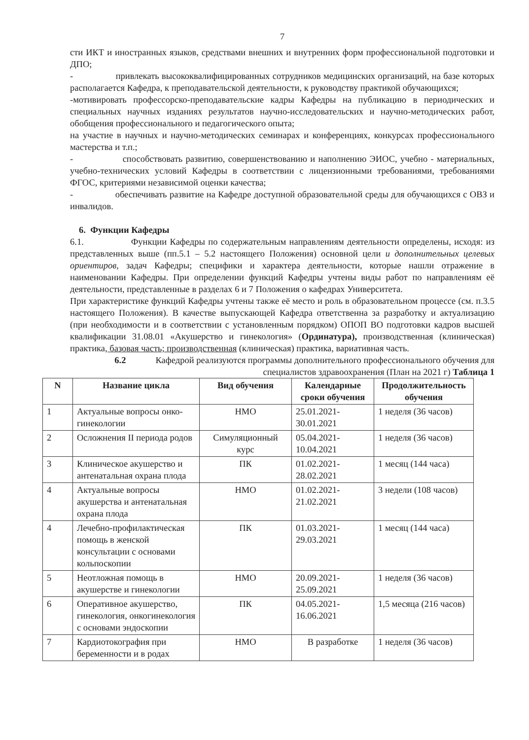7
сти ИКТ и иностранных языков, средствами внешних и внутренних форм профессиональной подготовки и ДПО;
- привлекать высококвалифицированных сотрудников медицинских организаций, на базе которых располагается Кафедра, к преподавательской деятельности, к руководству практикой обучающихся;
-мотивировать профессорско-преподавательские кадры Кафедры на публикацию в периодических и специальных научных изданиях результатов научно-исследовательских и научно-методических работ, обобщения профессионального и педагогического опыта;
на участие в научных и научно-методических семинарах и конференциях, конкурсах профессионального мастерства и т.п.;
- способствовать развитию, совершенствованию и наполнению ЭИОС, учебно - материальных, учебно-технических условий Кафедры в соответствии с лицензионными требованиями, требованиями ФГОС, критериями независимой оценки качества;
- обеспечивать развитие на Кафедре доступной образовательной среды для обучающихся с ОВЗ и инвалидов.
6. Функции Кафедры
6.1. Функции Кафедры по содержательным направлениям деятельности определены, исходя: из представленных выше (пп.5.1 – 5.2 настоящего Положения) основной цели и дополнительных целевых ориентиров, задач Кафедры; специфики и характера деятельности, которые нашли отражение в наименовании Кафедры. При определении функций Кафедры учтены виды работ по направлениям её деятельности, представленные в разделах 6 и 7 Положения о кафедрах Университета.
При характеристике функций Кафедры учтены также её место и роль в образовательном процессе (см. п.3.5 настоящего Положения). В качестве выпускающей Кафедра ответственна за разработку и актуализацию (при необходимости и в соответствии с установленным порядком) ОПОП ВО подготовки кадров высшей квалификации 31.08.01 «Акушерство и гинекология» (Ординатура), производственная (клиническая) практика, базовая часть; производственная (клиническая) практика, вариативная часть.
6.2 Кафедрой реализуются программы дополнительного профессионального обучения для специалистов здравоохранения (План на 2021 г) Таблица 1
| N | Название цикла | Вид обучения | Календарные сроки обучения | Продолжительность обучения |
| --- | --- | --- | --- | --- |
| 1 | Актуальные вопросы онко-гинекологии | НМО | 25.01.2021-30.01.2021 | 1 неделя (36 часов) |
| 2 | Осложнения II периода родов | Симуляционный курс | 05.04.2021-10.04.2021 | 1 неделя (36 часов) |
| 3 | Клиническое акушерство и антенатальная охрана плода | ПК | 01.02.2021-28.02.2021 | 1 месяц (144 часа) |
| 4 | Актуальные вопросы акушерства и антенатальная охрана плода | НМО | 01.02.2021-21.02.2021 | 3 недели (108 часов) |
| 4 | Лечебно-профилактическая помощь в женской консультации с основами кольпоскопии | ПК | 01.03.2021-29.03.2021 | 1 месяц (144 часа) |
| 5 | Неотложная помощь в акушерстве и гинекологии | НМО | 20.09.2021-25.09.2021 | 1 неделя (36 часов) |
| 6 | Оперативное акушерство, гинекология, онкогинекология с основами эндоскопии | ПК | 04.05.2021-16.06.2021 | 1,5 месяца (216 часов) |
| 7 | Кардиотокография при беременности и в родах | НМО | В разработке | 1 неделя (36 часов) |